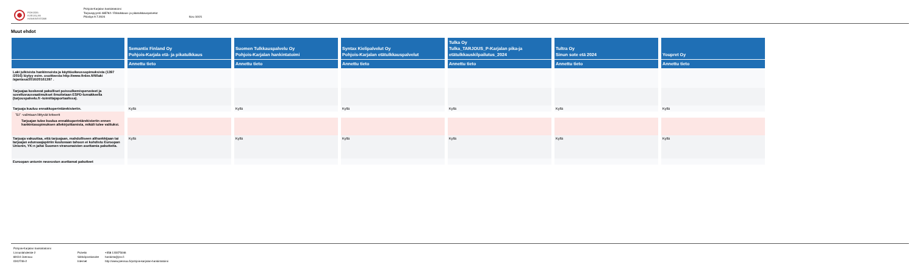POHJOIS-
KARJALAN
HANKINTATOIMI
Pohjois-Karjalan hankintatoimi
Tarjouspyyntö 485762 / Etätulkkaus- ja pikatulkkauspalvelut
Päiväys 9.7.2024 Sivu 10/21
Muut ehdot
| | Semantix Finland Oy Pohjois-Karjala etä- ja pikatulkkaus | Suomen Tulkkauspalvelu Oy Pohjois-Karjalan hankintatoimi | Syntax Kielipalvelut Oy Pohjois-Karjalan etätulkkauspalvelut | Tulka Oy Tulka_TARJOUS_P-Karjalan pika-ja etätulkkauskilpailutus_2024 | Tultra Oy Sinun sote etä 2024 | Youpret Oy |
| --- | --- | --- | --- | --- | --- | --- |
| | Annettu tieto | Annettu tieto | Annettu tieto | Annettu tieto | Annettu tieto | Annettu tieto |
| Laki julkisista hankinnoista ja käyttöoikeussopimuksista (1397 /2016) löytyy esim. osoitteesta http://www.finlex.fi/fi/laki /ajantasa/2016/20161397 . | | | | | | |
| Tarjoajaa koskevat pakolliset poissulkemisperusteet ja soveltuvuusvaatimukset ilmoitetaan ESPD-lomakkeella (tarjouspalvelu.fi -toimittajaportaalissa). | | | | | | |
| Tarjoaja kuuluu ennakkoperintärekisteriin. | Kyllä | Kyllä | Kyllä | Kyllä | Kyllä | Kyllä |
| "Ei" -valintaan liittyvät kriteerit | | | | | | |
| Tarjoajan tulee kuulua ennakkoperintärekisteriin ennen hankintasopimuksen allekirjoittamista, mikäli tulee valituksi. | | | | | | |
| Tarjoaja vakuuttaa, että tarjoajaan, mahdolliseen alihankkijaan tai tarjoajan edunsaajapiiriin kuuluvaan tahoon ei kohdistu Euroopan Unionin, YK:n ja/tai Suomen viranomaisten asettamia pakotteita. | Kyllä | Kyllä | Kyllä | Kyllä | Kyllä | Kyllä |
| Euroopan unionin neuvoston asettamat pakotteet | | | | | | |
Pohjois-Karjalan hankintatoimi
Linnunlahdentie 2
80110 Joensuu
0242746-2
Puhelin
Sähköpostiosoite
Internet
+358 133375046
hankinta@jns.fi
http://www.joensuu.fi/pohjois-karjalan-hankintatoimi